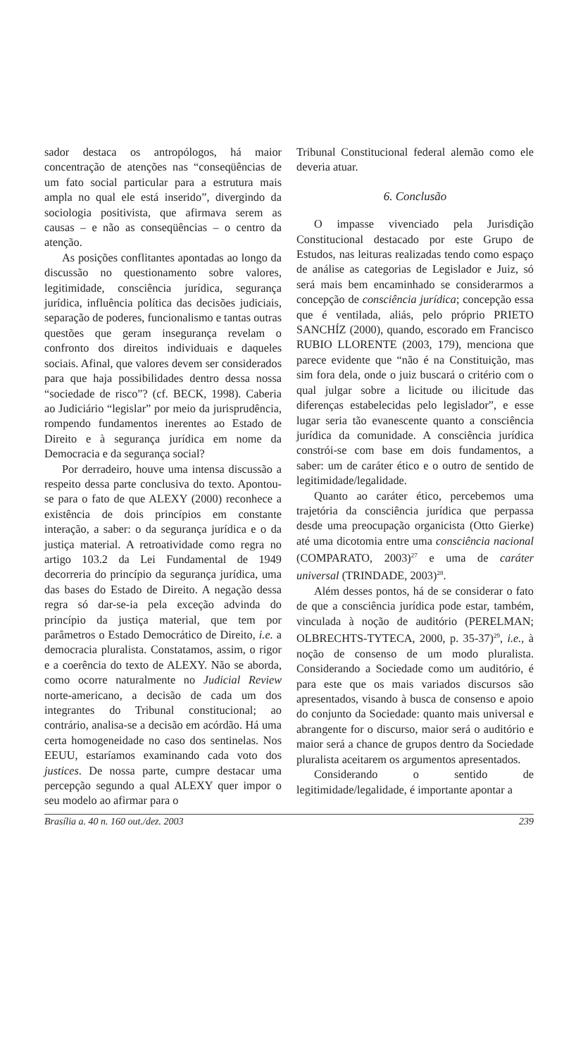sador destaca os antropólogos, há maior concentração de atenções nas “conseqüências de um fato social particular para a estrutura mais ampla no qual ele está inserido”, divergindo da sociologia positivista, que afirmava serem as causas – e não as conseqüências – o centro da atenção.
As posições conflitantes apontadas ao longo da discussão no questionamento sobre valores, legitimidade, consciência jurídica, segurança jurídica, influência política das decisões judiciais, separação de poderes, funcionalismo e tantas outras questões que geram insegurança revelam o confronto dos direitos individuais e daqueles sociais. Afinal, que valores devem ser considerados para que haja possibilidades dentro dessa nossa “sociedade de risco”? (cf. BECK, 1998). Caberia ao Judiciário “legislar” por meio da jurisprudência, rompendo fundamentos inerentes ao Estado de Direito e à segurança jurídica em nome da Democracia e da segurança social?
Por derradeiro, houve uma intensa discussão a respeito dessa parte conclusiva do texto. Apontou-se para o fato de que ALEXY (2000) reconhece a existência de dois princípios em constante interação, a saber: o da segurança jurídica e o da justiça material. A retroatividade como regra no artigo 103.2 da Lei Fundamental de 1949 decorreria do princípio da segurança jurídica, uma das bases do Estado de Direito. A negação dessa regra só dar-se-ia pela exceção advinda do princípio da justiça material, que tem por parâmetros o Estado Democrático de Direito, i.e. a democracia pluralista. Constatamos, assim, o rigor e a coerência do texto de ALEXY. Não se aborda, como ocorre naturalmente no Judicial Review norte-americano, a decisão de cada um dos integrantes do Tribunal constitucional; ao contrário, analisa-se a decisão em acórdão. Há uma certa homogeneidade no caso dos sentinelas. Nos EEUU, estaríamos examinando cada voto dos justices. De nossa parte, cumpre destacar uma percepção segundo a qual ALEXY quer impor o seu modelo ao afirmar para o
Tribunal Constitucional federal alemão como ele deveria atuar.
6. Conclusão
O impasse vivenciado pela Jurisdição Constitucional destacado por este Grupo de Estudos, nas leituras realizadas tendo como espaço de análise as categorias de Legislador e Juiz, só será mais bem encaminhado se considerarmos a concepção de consciência jurídica; concepção essa que é ventilada, aliás, pelo próprio PRIETO SANCHÍZ (2000), quando, escorado em Francisco RUBIO LLORENTE (2003, 179), menciona que parece evidente que “não é na Constituição, mas sim fora dela, onde o juiz buscará o critério com o qual julgar sobre a licitude ou ilicitude das diferenças estabelecidas pelo legislador”, e esse lugar seria tão evanescente quanto a consciência jurídica da comunidade. A consciência jurídica constrói-se com base em dois fundamentos, a saber: um de caráter ético e o outro de sentido de legitimidade/legalidade.
Quanto ao caráter ético, percebemos uma trajetória da consciência jurídica que perpassa desde uma preocupação organicista (Otto Gierke) até uma dicotomia entre uma consciência nacional (COMPARATO, 2003)<sup>27</sup> e uma de caráter universal (TRINDADE, 2003)<sup>28</sup>.
Além desses pontos, há de se considerar o fato de que a consciência jurídica pode estar, também, vinculada à noção de auditório (PERELMAN; OLBRECHTS-TYTECA, 2000, p. 35-37)<sup>29</sup>, i.e., à noção de consenso de um modo pluralista. Considerando a Sociedade como um auditório, é para este que os mais variados discursos são apresentados, visando à busca de consenso e apoio do conjunto da Sociedade: quanto mais universal e abrangente for o discurso, maior será o auditório e maior será a chance de grupos dentro da Sociedade pluralista aceitarem os argumentos apresentados.
Considerando o sentido de legitimidade/legalidade, é importante apontar a
Brasília a. 40 n. 160 out./dez. 2003 239